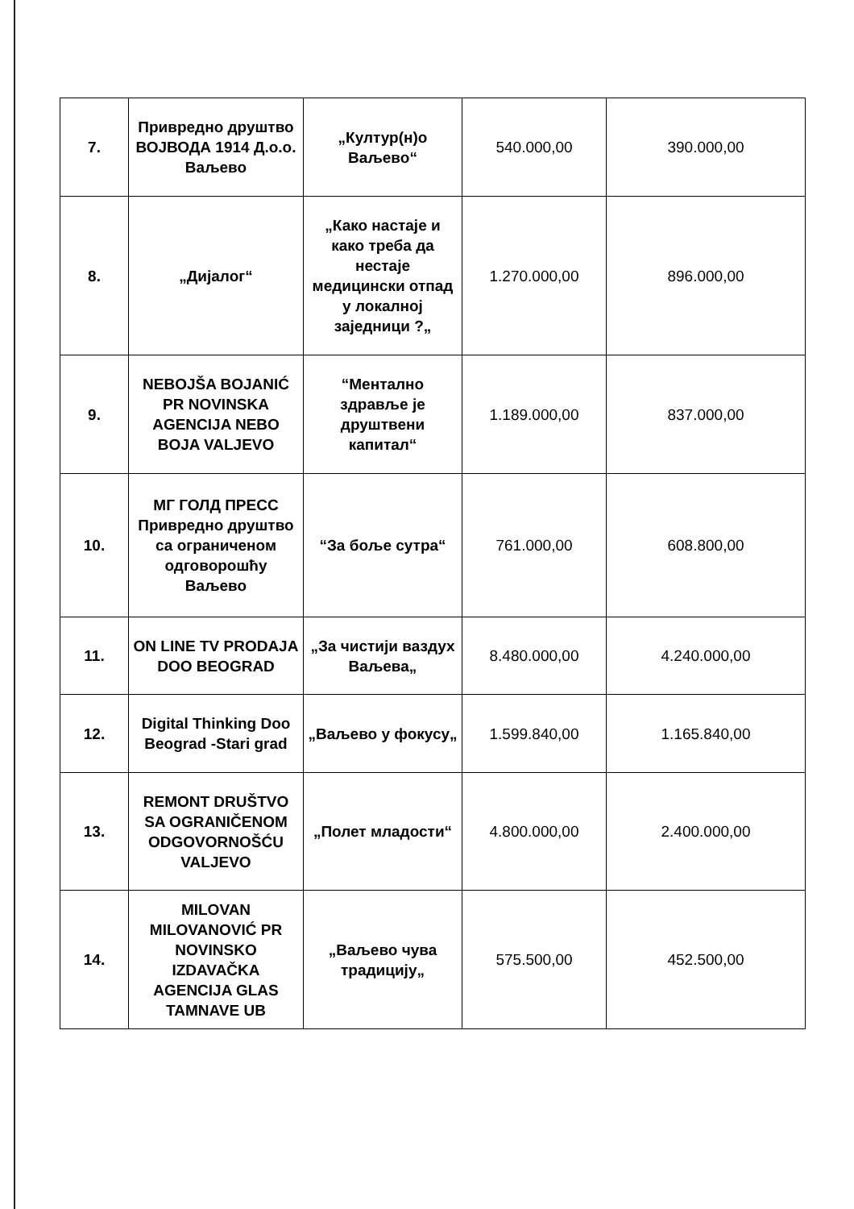| 7. | Привредно друштво ВОЈВОДА 1914 Д.о.о. Ваљево | „Култур(н)о Ваљево“ | 540.000,00 | 390.000,00 |
| 8. | „Дијалог“ | „Како настаје и како треба да нестаје медицински отпад у локалној заједници ?„ | 1.270.000,00 | 896.000,00 |
| 9. | NEBOJŠA BOJANIĆ PR NOVINSKA AGENCIJA NEBO BOJA VALJEVO | “Ментално здравље је друштвени капитал“ | 1.189.000,00 | 837.000,00 |
| 10. | МГ ГОЛД ПРЕСС Привредно друштво са ограниченом одговорошћу Ваљево | “За боље сутра“ | 761.000,00 | 608.800,00 |
| 11. | ON LINE TV PRODAJA DOO BEOGRAD | „За чистији ваздух Ваљева„ | 8.480.000,00 | 4.240.000,00 |
| 12. | Digital Thinking Doo Beograd -Stari grad | „Ваљево у фокусу„ | 1.599.840,00 | 1.165.840,00 |
| 13. | REMONT DRUŠTVO SA OGRANIČENOM ODGOVORNOŠĆU VALJEVO | „Полет младости“ | 4.800.000,00 | 2.400.000,00 |
| 14. | MILOVAN MILOVANOVIĆ PR NOVINSKO IZDAVAČKA AGENCIJA GLAS TAMNAVE UB | „Ваљево чува традицију„ | 575.500,00 | 452.500,00 |